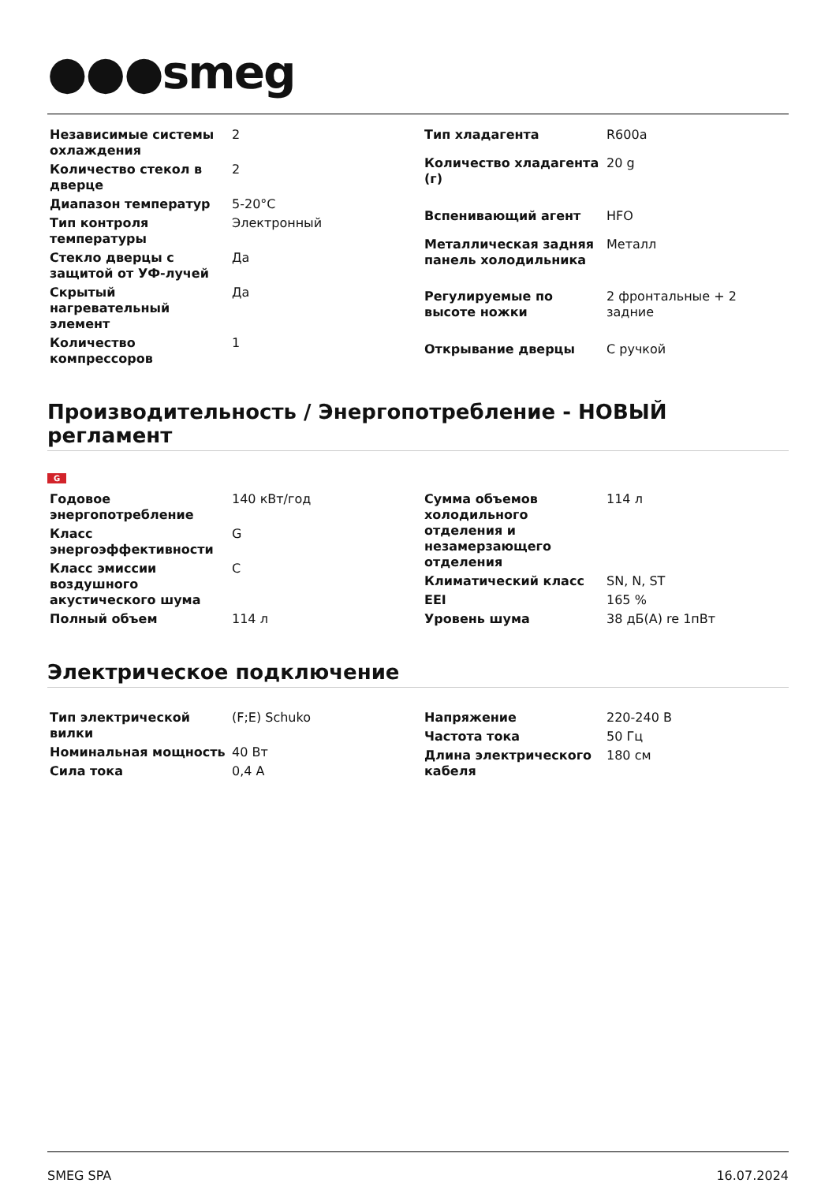●●●smeg
| Независимые системы охлаждения | 2 |
| Количество стекол в дверце | 2 |
| Диапазон температур | 5-20°C |
| Тип контроля температуры | Электронный |
| Стекло дверцы с защитой от УФ-лучей | Да |
| Скрытый нагревательный элемент | Да |
| Количество компрессоров | 1 |
| Тип хладагента | R600a |
| Количество хладагента (г) | 20 g |
| Вспенивающий агент | HFO |
| Металлическая задняя панель холодильника | Металл |
| Регулируемые по высоте ножки | 2 фронтальные + 2 задние |
| Открывание дверцы | С ручкой |
Производительность / Энергопотребление - НОВЫЙ регламент
G
| Годовое энергопотребление | 140 кВт/год |
| Класс энергоэффективности | G |
| Класс эмиссии воздушного акустического шума | C |
| Полный объем | 114 л |
| Сумма объемов холодильного отделения и незамерзающего отделения | 114 л |
| Климатический класс | SN, N, ST |
| EEI | 165 % |
| Уровень шума | 38 дБ(A) re 1пВт |
Электрическое подключение
| Тип электрической вилки | (F;E) Schuko |
| Номинальная мощность | 40 Вт |
| Сила тока | 0,4 A |
| Напряжение | 220-240 В |
| Частота тока | 50 Гц |
| Длина электрического кабеля | 180 см |
SMEG SPA 16.07.2024